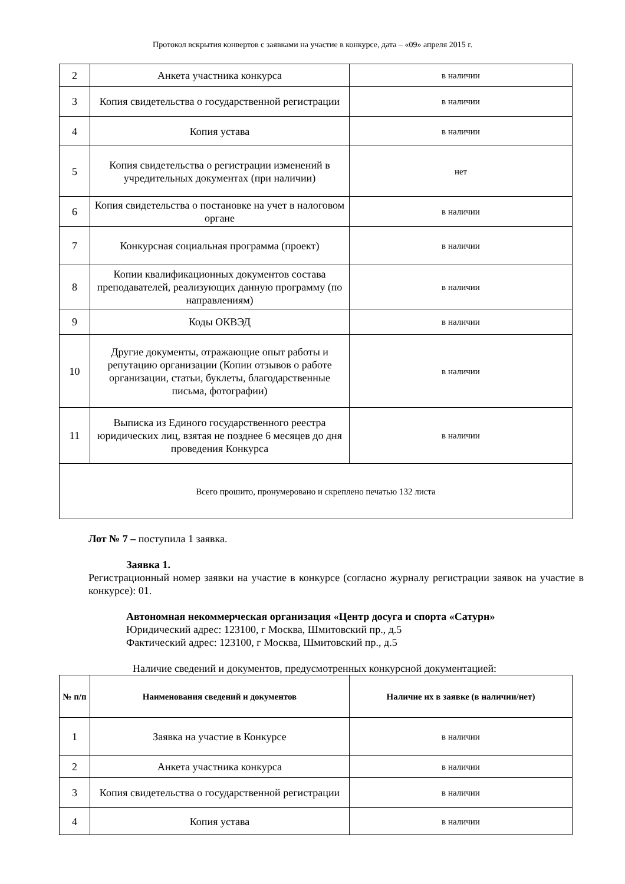Протокол вскрытия конвертов с заявками на участие в конкурсе, дата – «09» апреля 2015 г.
| 2 | Анкета участника конкурса | в наличии |
| 3 | Копия свидетельства о государственной регистрации | в наличии |
| 4 | Копия устава | в наличии |
| 5 | Копия свидетельства о регистрации изменений в учредительных документах (при наличии) | нет |
| 6 | Копия свидетельства о постановке на учет в налоговом органе | в наличии |
| 7 | Конкурсная социальная программа (проект) | в наличии |
| 8 | Копии квалификационных документов состава преподавателей, реализующих данную программу (по направлениям) | в наличии |
| 9 | Коды ОКВЭД | в наличии |
| 10 | Другие документы, отражающие опыт работы и репутацию организации (Копии отзывов о работе организации, статьи, буклеты, благодарственные письма, фотографии) | в наличии |
| 11 | Выписка из Единого государственного реестра юридических лиц, взятая не позднее 6 месяцев до дня проведения Конкурса | в наличии |
| Всего прошито, пронумеровано и скреплено печатью 132 листа | | |
Лот № 7 – поступила 1 заявка.
Заявка 1.
Регистрационный номер заявки на участие в конкурсе (согласно журналу регистрации заявок на участие в конкурсе): 01.
Автономная некоммерческая организация «Центр досуга и спорта «Сатурн»
Юридический адрес: 123100, г Москва, Шмитовский пр., д.5
Фактический адрес: 123100, г Москва, Шмитовский пр., д.5
Наличие сведений и документов, предусмотренных конкурсной документацией:
| № п/п | Наименования сведений и документов | Наличие их в заявке (в наличии/нет) |
| --- | --- | --- |
| 1 | Заявка на участие в Конкурсе | в наличии |
| 2 | Анкета участника конкурса | в наличии |
| 3 | Копия свидетельства о государственной регистрации | в наличии |
| 4 | Копия устава | в наличии |